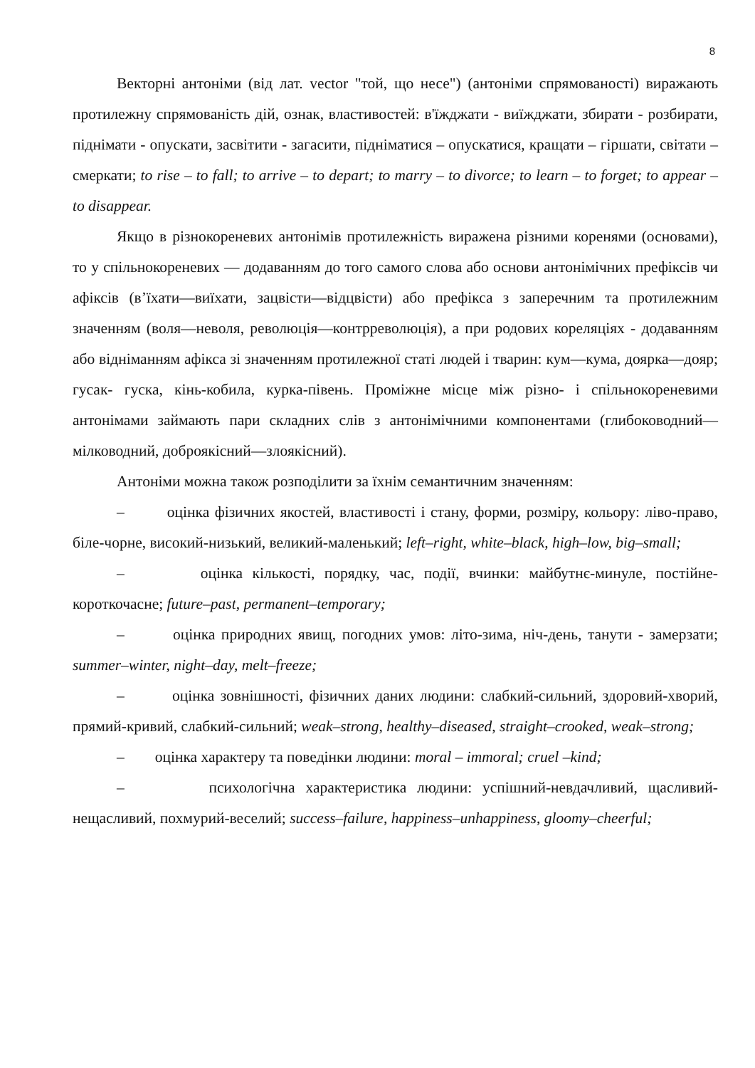8
Векторні антоніми (від лат. vector "той, що несе") (антоніми спрямованості) виражають протилежну спрямованість дій, ознак, властивостей: в'їжджати - виїжджати, збирати - розбирати, піднімати - опускати, засвітити - загасити, підніматися – опускатися, кращати – гіршати, світати – смеркати; to rise – to fall; to arrive – to depart; to marry – to divorce; to learn – to forget; to appear – to disappear.
Якщо в різнокореневих антонімів протилежність виражена різними коренями (основами), то у спільнокореневих — додаванням до того самого слова або основи антонімічних префіксів чи афіксів (в’їхати—виїхати, зацвісти—відцвісти) або префікса з заперечним та протилежним значенням (воля—неволя, революція—контрреволюція), а при родових кореляціях - додаванням або відніманням афікса зі значенням протилежної статі людей і тварин: кум—кума, доярка—дояр; гусак- гуска, кінь-кобила, курка-півень. Проміжне місце між різно- і спільнокореневими антонімами займають пари складних слів з антонімічними компонентами (глибоководний—мілководний, доброякісний—злоякісний).
Антоніми можна також розподілити за їхнім семантичним значенням:
– оцінка фізичних якостей, властивості і стану, форми, розміру, кольору: ліво-право, біле-чорне, високий-низький, великий-маленький; left–right, white–black, high–low, big–small;
– оцінка кількості, порядку, час, події, вчинки: майбутнє-минуле, постійне-короткочасне; future–past, permanent–temporary;
– оцінка природних явищ, погодних умов: літо-зима, ніч-день, танути - замерзати; summer–winter, night–day, melt–freeze;
– оцінка зовнішності, фізичних даних людини: слабкий-сильний, здоровий-хворий, прямий-кривий, слабкий-сильний; weak–strong, healthy–diseased, straight–crooked, weak–strong;
– оцінка характеру та поведінки людини: moral – immoral; cruel –kind;
– психологічна характеристика людини: успішний-невдачливий, щасливий-нещасливий, похмурий-веселий; success–failure, happiness–unhappiness, gloomy–cheerful;